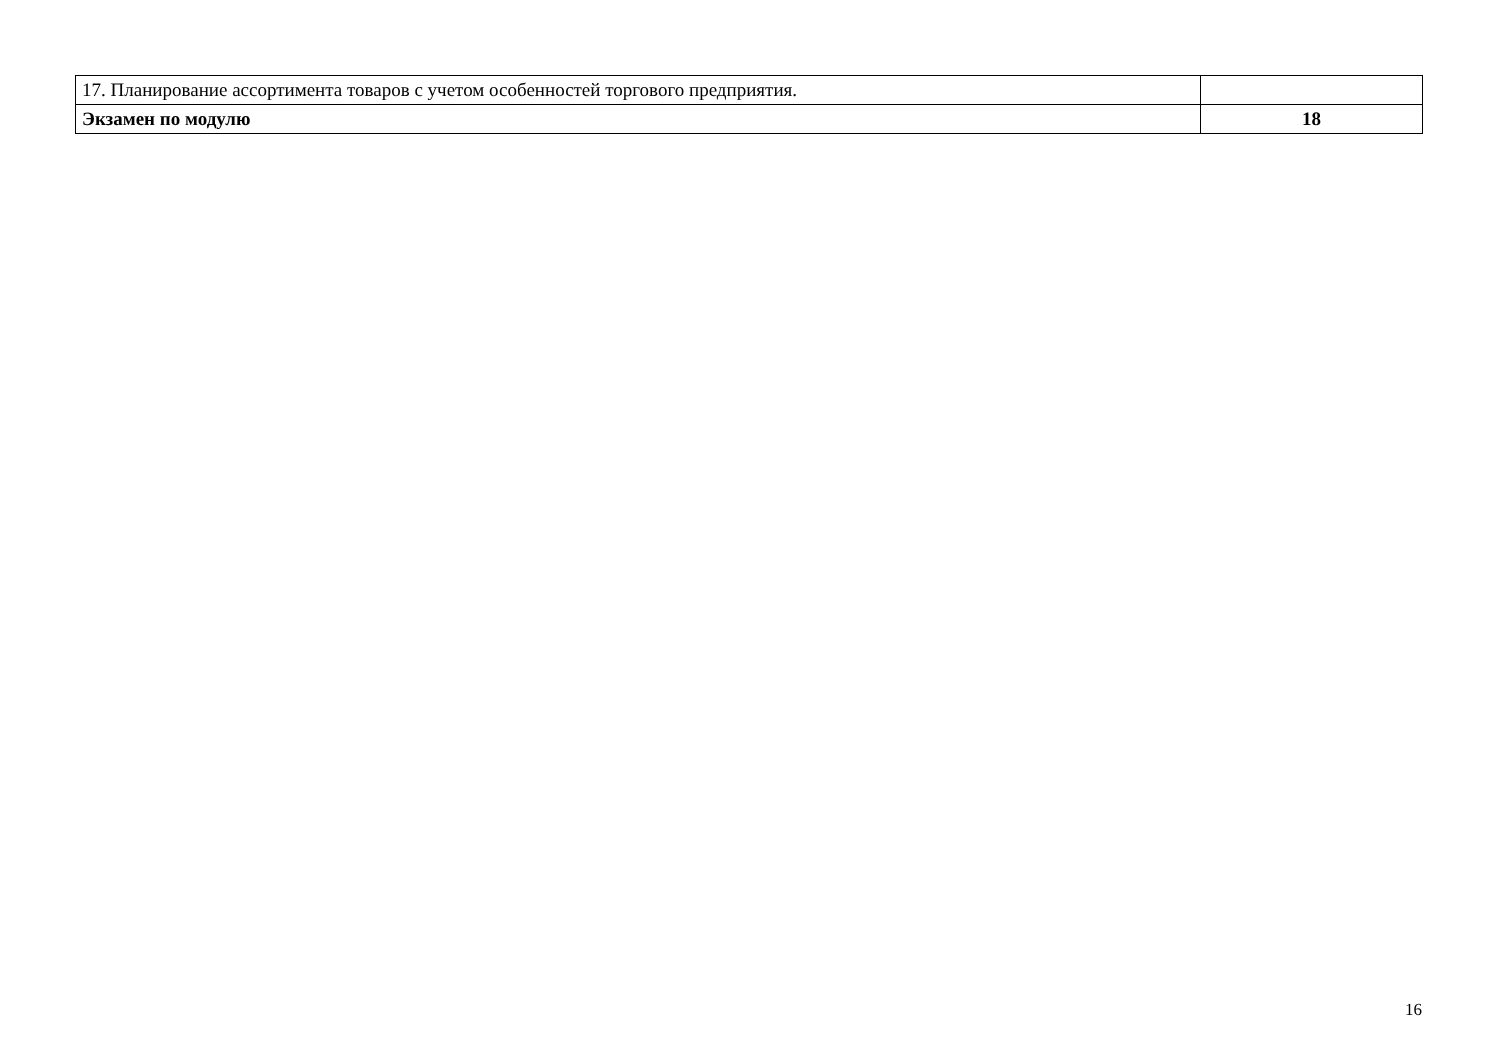| 17. Планирование ассортимента товаров с учетом особенностей торгового предприятия. | |
| Экзамен по модулю | 18 |
16